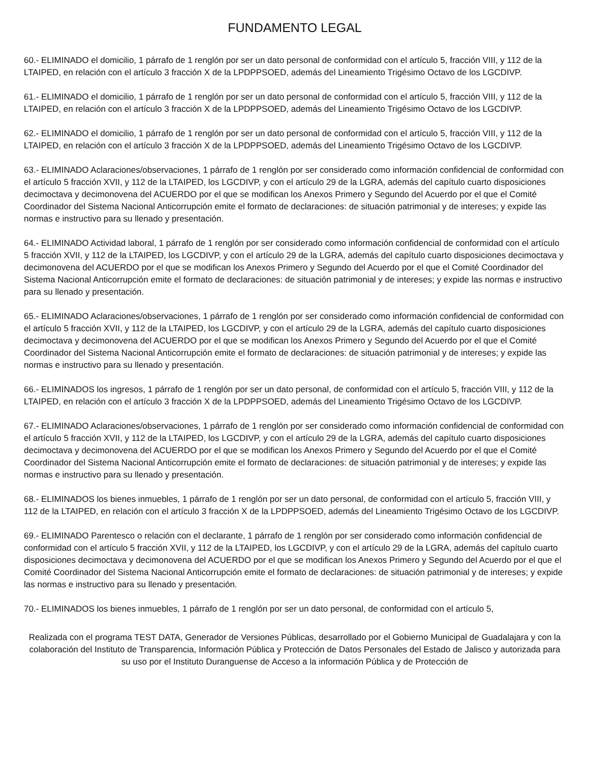FUNDAMENTO LEGAL
60.- ELIMINADO el domicilio, 1 párrafo de 1 renglón por ser un dato personal de conformidad con el artículo 5, fracción VIII, y 112 de la LTAIPED, en relación con el artículo 3 fracción X de la LPDPPSOED, además del Lineamiento Trigésimo Octavo de los LGCDIVP.
61.- ELIMINADO el domicilio, 1 párrafo de 1 renglón por ser un dato personal de conformidad con el artículo 5, fracción VIII, y 112 de la LTAIPED, en relación con el artículo 3 fracción X de la LPDPPSOED, además del Lineamiento Trigésimo Octavo de los LGCDIVP.
62.- ELIMINADO el domicilio, 1 párrafo de 1 renglón por ser un dato personal de conformidad con el artículo 5, fracción VIII, y 112 de la LTAIPED, en relación con el artículo 3 fracción X de la LPDPPSOED, además del Lineamiento Trigésimo Octavo de los LGCDIVP.
63.- ELIMINADO Aclaraciones/observaciones, 1 párrafo de 1 renglón por ser considerado como información confidencial de conformidad con el artículo 5 fracción XVII, y 112 de la LTAIPED, los LGCDIVP, y con el artículo 29 de la LGRA, además del capítulo cuarto disposiciones decimoctava y decimonovena del ACUERDO por el que se modifican los Anexos Primero y Segundo del Acuerdo por el que el Comité Coordinador del Sistema Nacional Anticorrupción emite el formato de declaraciones: de situación patrimonial y de intereses; y expide las normas e instructivo para su llenado y presentación.
64.- ELIMINADO Actividad laboral, 1 párrafo de 1 renglón por ser considerado como información confidencial de conformidad con el artículo 5 fracción XVII, y 112 de la LTAIPED, los LGCDIVP, y con el artículo 29 de la LGRA, además del capítulo cuarto disposiciones decimoctava y decimonovena del ACUERDO por el que se modifican los Anexos Primero y Segundo del Acuerdo por el que el Comité Coordinador del Sistema Nacional Anticorrupción emite el formato de declaraciones: de situación patrimonial y de intereses; y expide las normas e instructivo para su llenado y presentación.
65.- ELIMINADO Aclaraciones/observaciones, 1 párrafo de 1 renglón por ser considerado como información confidencial de conformidad con el artículo 5 fracción XVII, y 112 de la LTAIPED, los LGCDIVP, y con el artículo 29 de la LGRA, además del capítulo cuarto disposiciones decimoctava y decimonovena del ACUERDO por el que se modifican los Anexos Primero y Segundo del Acuerdo por el que el Comité Coordinador del Sistema Nacional Anticorrupción emite el formato de declaraciones: de situación patrimonial y de intereses; y expide las normas e instructivo para su llenado y presentación.
66.- ELIMINADOS los ingresos, 1 párrafo de 1 renglón por ser un dato personal, de conformidad con el artículo 5, fracción VIII, y 112 de la LTAIPED, en relación con el artículo 3 fracción X de la LPDPPSOED, además del Lineamiento Trigésimo Octavo de los LGCDIVP.
67.- ELIMINADO Aclaraciones/observaciones, 1 párrafo de 1 renglón por ser considerado como información confidencial de conformidad con el artículo 5 fracción XVII, y 112 de la LTAIPED, los LGCDIVP, y con el artículo 29 de la LGRA, además del capítulo cuarto disposiciones decimoctava y decimonovena del ACUERDO por el que se modifican los Anexos Primero y Segundo del Acuerdo por el que el Comité Coordinador del Sistema Nacional Anticorrupción emite el formato de declaraciones: de situación patrimonial y de intereses; y expide las normas e instructivo para su llenado y presentación.
68.- ELIMINADOS los bienes inmuebles, 1 párrafo de 1 renglón por ser un dato personal, de conformidad con el artículo 5, fracción VIII, y 112 de la LTAIPED, en relación con el artículo 3 fracción X de la LPDPPSOED, además del Lineamiento Trigésimo Octavo de los LGCDIVP.
69.- ELIMINADO Parentesco o relación con el declarante, 1 párrafo de 1 renglón por ser considerado como información confidencial de conformidad con el artículo 5 fracción XVII, y 112 de la LTAIPED, los LGCDIVP, y con el artículo 29 de la LGRA, además del capítulo cuarto disposiciones decimoctava y decimonovena del ACUERDO por el que se modifican los Anexos Primero y Segundo del Acuerdo por el que el Comité Coordinador del Sistema Nacional Anticorrupción emite el formato de declaraciones: de situación patrimonial y de intereses; y expide las normas e instructivo para su llenado y presentación.
70.- ELIMINADOS los bienes inmuebles, 1 párrafo de 1 renglón por ser un dato personal, de conformidad con el artículo 5,
Realizada con el programa TEST DATA, Generador de Versiones Públicas, desarrollado por el Gobierno Municipal de Guadalajara y con la colaboración del Instituto de Transparencia, Información Pública y Protección de Datos Personales del Estado de Jalisco y autorizada para su uso por el Instituto Duranguense de Acceso a la información Pública y de Protección de